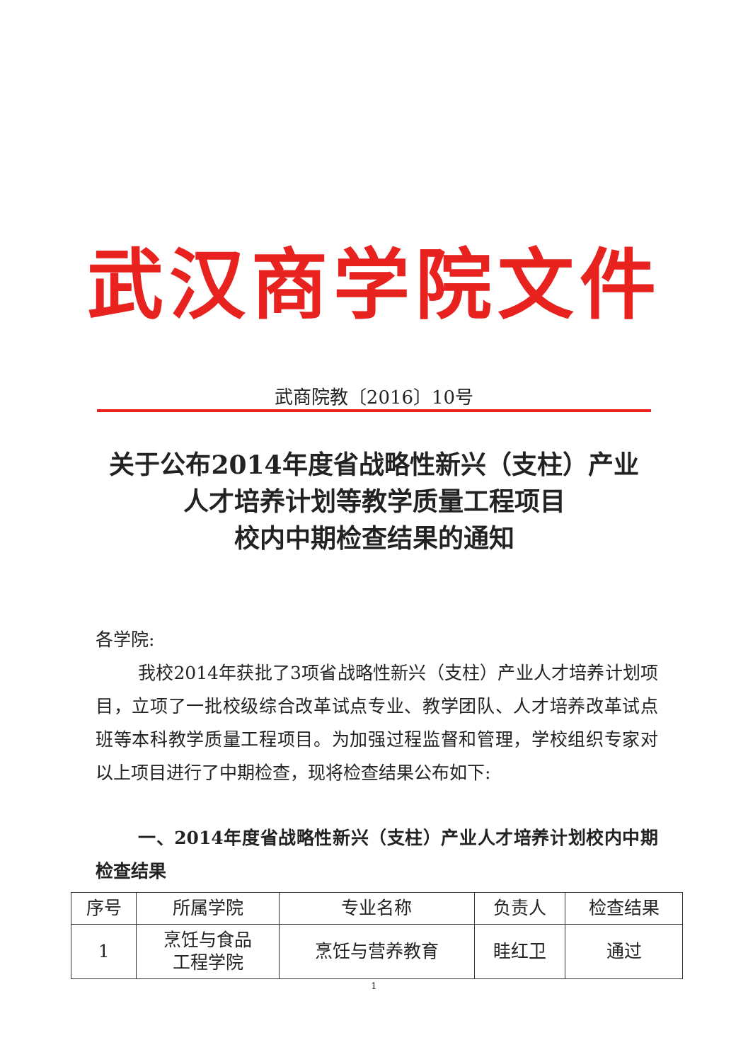武汉商学院文件
武商院教〔2016〕10号
关于公布2014年度省战略性新兴（支柱）产业
人才培养计划等教学质量工程项目
校内中期检查结果的通知
各学院:
我校2014年获批了3项省战略性新兴（支柱）产业人才培养计划项目，立项了一批校级综合改革试点专业、教学团队、人才培养改革试点班等本科教学质量工程项目。为加强过程监督和管理，学校组织专家对以上项目进行了中期检查，现将检查结果公布如下:
一、2014年度省战略性新兴（支柱）产业人才培养计划校内中期检查结果
| 序号 | 所属学院 | 专业名称 | 负责人 | 检查结果 |
| --- | --- | --- | --- | --- |
| 1 | 烹饪与食品 工程学院 | 烹饪与营养教育 | 眭红卫 | 通过 |
1